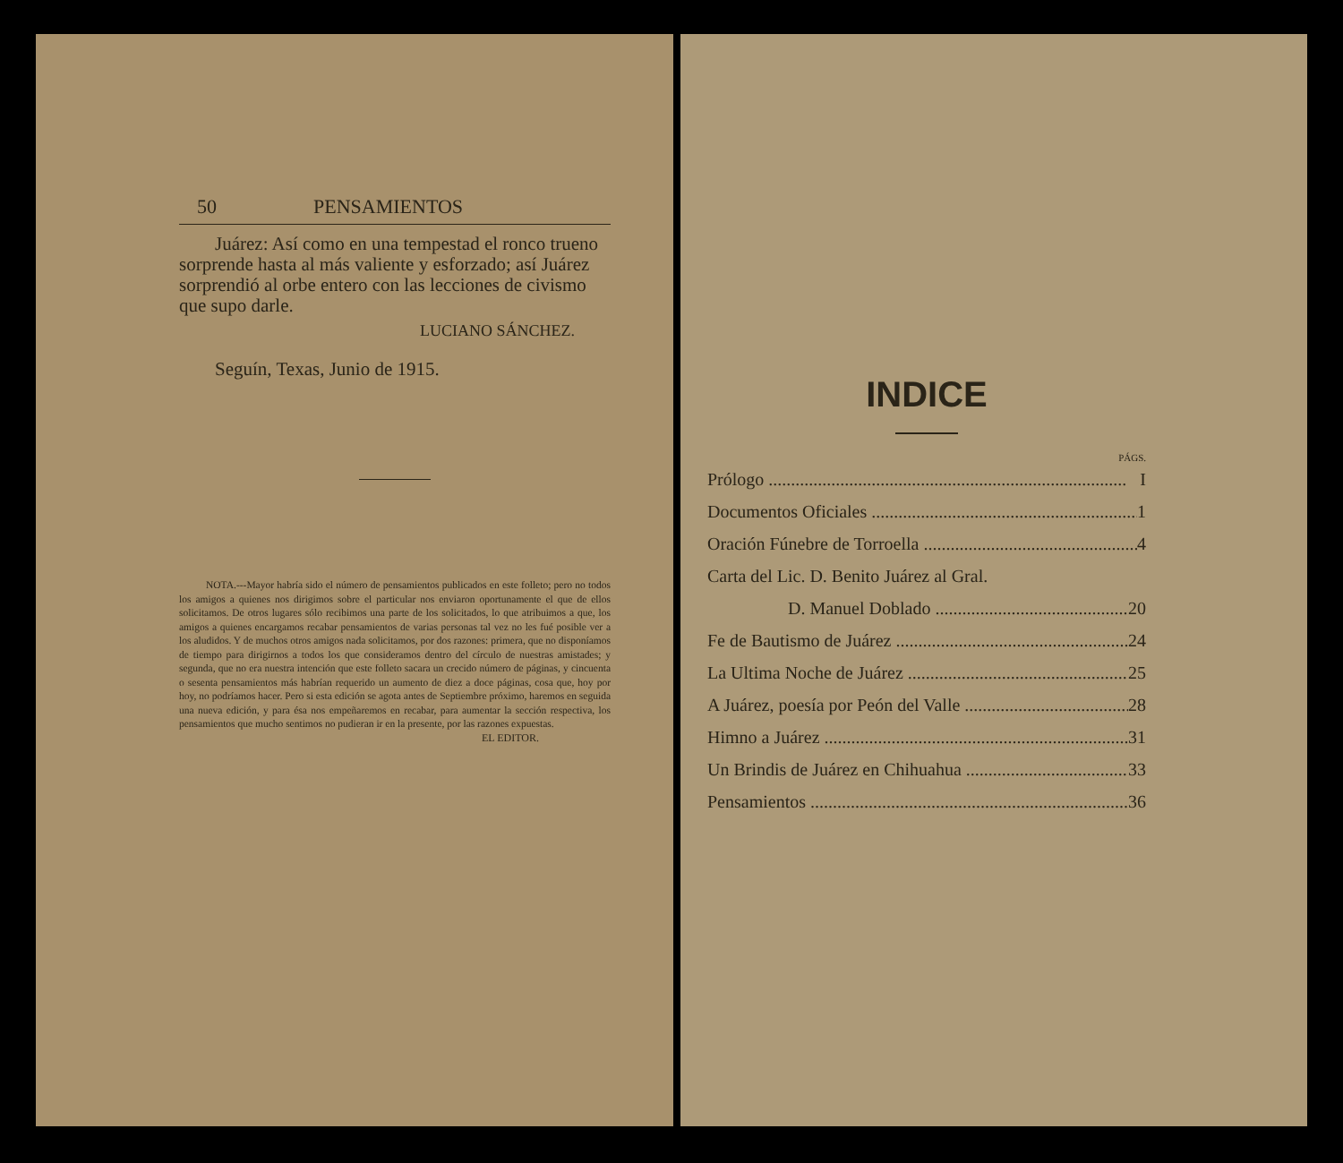50 PENSAMIENTOS
Juárez: Así como en una tempestad el ronco trueno sorprende hasta al más valiente y esforzado; así Juárez sorprendió al orbe entero con las lecciones de civismo que supo darle.
LUCIANO SÁNCHEZ.
Seguín, Texas, Junio de 1915.
NOTA.---Mayor habría sido el número de pensamientos publicados en este folleto; pero no todos los amigos a quienes nos dirigimos sobre el particular nos enviaron oportunamente el que de ellos solicitamos. De otros lugares sólo recibimos una parte de los solicitados, lo que atribuimos a que, los amigos a quienes encargamos recabar pensamientos de varias personas tal vez no les fué posible ver a los aludidos. Y de muchos otros amigos nada solicitamos, por dos razones: primera, que no disponíamos de tiempo para dirigirnos a todos los que consideramos dentro del círculo de nuestras amistades; y segunda, que no era nuestra intención que este folleto sacara un crecido número de páginas, y cincuenta o sesenta pensamientos más habrían requerido un aumento de diez a doce páginas, cosa que, hoy por hoy, no podríamos hacer. Pero si esta edición se agota antes de Septiembre próximo, haremos en seguida una nueva edición, y para ésa nos empeñaremos en recabar, para aumentar la sección respectiva, los pensamientos que mucho sentimos no pudieran ir en la presente, por las razones expuestas.
EL EDITOR.
INDICE
PÁGS.
Prólogo I
Documentos Oficiales 1
Oración Fúnebre de Torroella 4
Carta del Lic. D. Benito Juárez al Gral.
D. Manuel Doblado 20
Fe de Bautismo de Juárez 24
La Ultima Noche de Juárez 25
A Juárez, poesía por Peón del Valle 28
Himno a Juárez 31
Un Brindis de Juárez en Chihuahua 33
Pensamientos 36